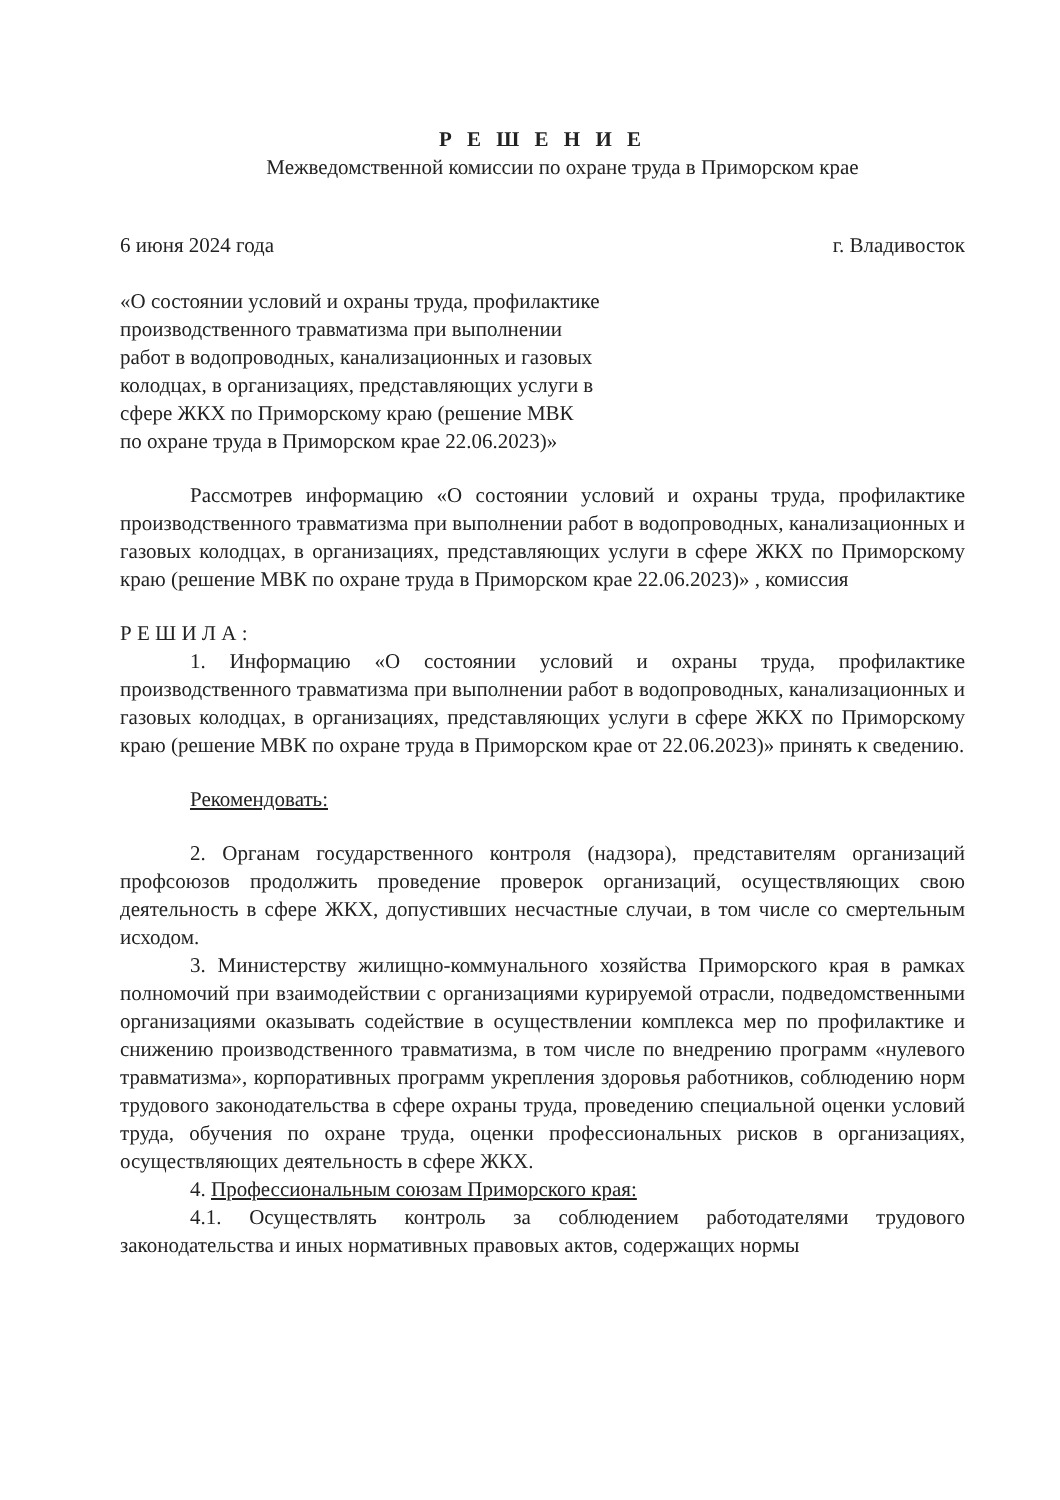Р Е Ш Е Н И Е
Межведомственной комиссии по охране труда в Приморском крае
6 июня 2024 года г. Владивосток
«О состоянии условий и охраны труда, профилактике производственного травматизма при выполнении работ в водопроводных, канализационных и газовых колодцах, в организациях, представляющих услуги в сфере ЖКХ по Приморскому краю (решение МВК по охране труда в Приморском крае 22.06.2023)»
Рассмотрев информацию «О состоянии условий и охраны труда, профилактике производственного травматизма при выполнении работ в водопроводных, канализационных и газовых колодцах, в организациях, представляющих услуги в сфере ЖКХ по Приморскому краю (решение МВК по охране труда в Приморском крае 22.06.2023)» , комиссия
Р Е Ш И Л А :
1. Информацию «О состоянии условий и охраны труда, профилактике производственного травматизма при выполнении работ в водопроводных, канализационных и газовых колодцах, в организациях, представляющих услуги в сфере ЖКХ по Приморскому краю (решение МВК по охране труда в Приморском крае от 22.06.2023)» принять к сведению.
Рекомендовать:
2. Органам государственного контроля (надзора), представителям организаций профсоюзов продолжить проведение проверок организаций, осуществляющих свою деятельность в сфере ЖКХ, допустивших несчастные случаи, в том числе со смертельным исходом.
3. Министерству жилищно-коммунального хозяйства Приморского края в рамках полномочий при взаимодействии с организациями курируемой отрасли, подведомственными организациями оказывать содействие в осуществлении комплекса мер по профилактике и снижению производственного травматизма, в том числе по внедрению программ «нулевого травматизма», корпоративных программ укрепления здоровья работников, соблюдению норм трудового законодательства в сфере охраны труда, проведению специальной оценки условий труда, обучения по охране труда, оценки профессиональных рисков в организациях, осуществляющих деятельность в сфере ЖКХ.
4. Профессиональным союзам Приморского края:
4.1. Осуществлять контроль за соблюдением работодателями трудового законодательства и иных нормативных правовых актов, содержащих нормы